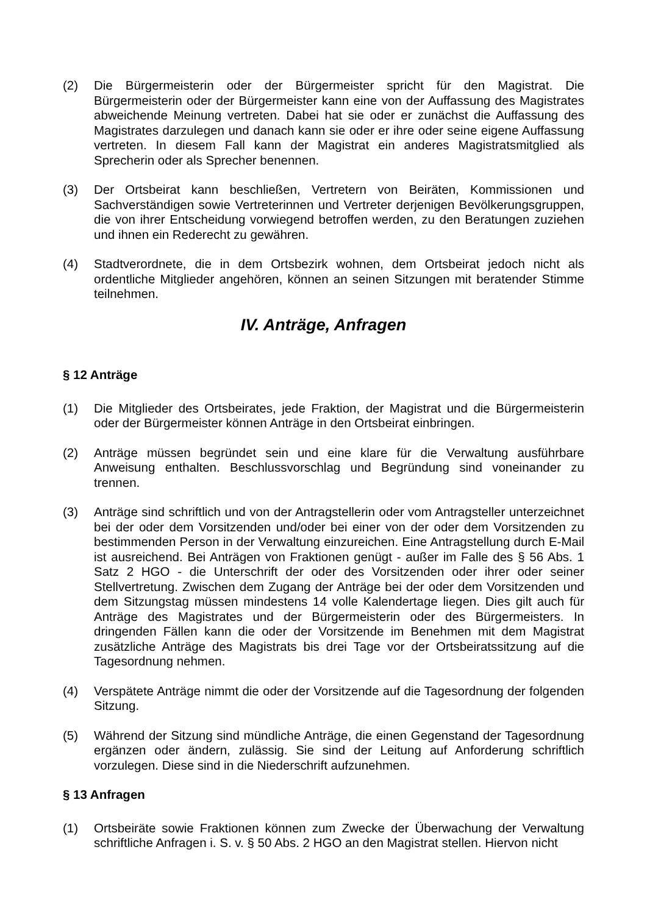(2) Die Bürgermeisterin oder der Bürgermeister spricht für den Magistrat. Die Bürgermeisterin oder der Bürgermeister kann eine von der Auffassung des Magistrates abweichende Meinung vertreten. Dabei hat sie oder er zunächst die Auffassung des Magistrates darzulegen und danach kann sie oder er ihre oder seine eigene Auffassung vertreten. In diesem Fall kann der Magistrat ein anderes Magistratsmitglied als Sprecherin oder als Sprecher benennen.
(3) Der Ortsbeirat kann beschließen, Vertretern von Beiräten, Kommissionen und Sachverständigen sowie Vertreterinnen und Vertreter derjenigen Bevölkerungsgruppen, die von ihrer Entscheidung vorwiegend betroffen werden, zu den Beratungen zuziehen und ihnen ein Rederecht zu gewähren.
(4) Stadtverordnete, die in dem Ortsbezirk wohnen, dem Ortsbeirat jedoch nicht als ordentliche Mitglieder angehören, können an seinen Sitzungen mit beratender Stimme teilnehmen.
IV. Anträge, Anfragen
§ 12 Anträge
(1) Die Mitglieder des Ortsbeirates, jede Fraktion, der Magistrat und die Bürgermeisterin oder der Bürgermeister können Anträge in den Ortsbeirat einbringen.
(2) Anträge müssen begründet sein und eine klare für die Verwaltung ausführbare Anweisung enthalten. Beschlussvorschlag und Begründung sind voneinander zu trennen.
(3) Anträge sind schriftlich und von der Antragstellerin oder vom Antragsteller unterzeichnet bei der oder dem Vorsitzenden und/oder bei einer von der oder dem Vorsitzenden zu bestimmenden Person in der Verwaltung einzureichen. Eine Antragstellung durch E-Mail ist ausreichend. Bei Anträgen von Fraktionen genügt - außer im Falle des § 56 Abs. 1 Satz 2 HGO - die Unterschrift der oder des Vorsitzenden oder ihrer oder seiner Stellvertretung. Zwischen dem Zugang der Anträge bei der oder dem Vorsitzenden und dem Sitzungstag müssen mindestens 14 volle Kalendertage liegen. Dies gilt auch für Anträge des Magistrates und der Bürgermeisterin oder des Bürgermeisters. In dringenden Fällen kann die oder der Vorsitzende im Benehmen mit dem Magistrat zusätzliche Anträge des Magistrats bis drei Tage vor der Ortsbeiratssitzung auf die Tagesordnung nehmen.
(4) Verspätete Anträge nimmt die oder der Vorsitzende auf die Tagesordnung der folgenden Sitzung.
(5) Während der Sitzung sind mündliche Anträge, die einen Gegenstand der Tagesordnung ergänzen oder ändern, zulässig. Sie sind der Leitung auf Anforderung schriftlich vorzulegen. Diese sind in die Niederschrift aufzunehmen.
§ 13 Anfragen
(1) Ortsbeiräte sowie Fraktionen können zum Zwecke der Überwachung der Verwaltung schriftliche Anfragen i. S. v. § 50 Abs. 2 HGO an den Magistrat stellen. Hiervon nicht